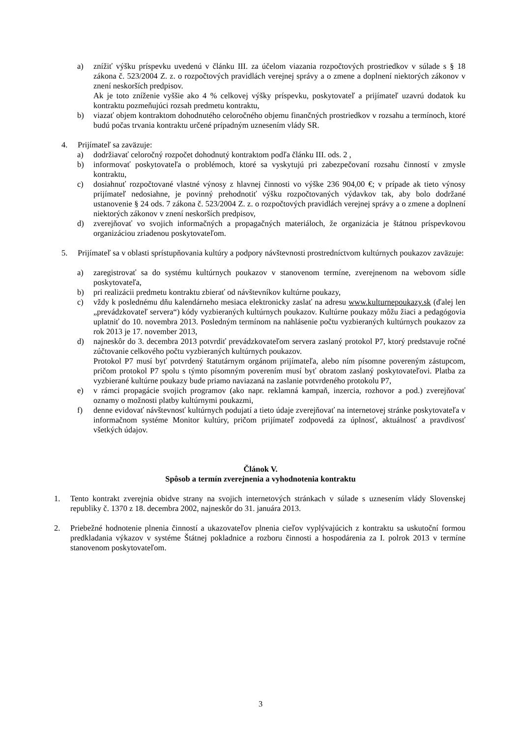a) znížiť výšku príspevku uvedenú v článku III. za účelom viazania rozpočtových prostriedkov v súlade s § 18 zákona č. 523/2004 Z. z. o rozpočtových pravidlách verejnej správy a o zmene a doplnení niektorých zákonov v znení neskorších predpisov.
Ak je toto zníženie vyššie ako 4 % celkovej výšky príspevku, poskytovateľ a prijímateľ uzavrú dodatok ku kontraktu pozmeňujúci rozsah predmetu kontraktu,
b) viazať objem kontraktom dohodnutého celoročného objemu finančných prostriedkov v rozsahu a termínoch, ktoré budú počas trvania kontraktu určené prípadným uznesením vlády SR.
4. Prijímateľ sa zaväzuje:
a) dodržiavať celoročný rozpočet dohodnutý kontraktom podľa článku III. ods. 2 ,
b) informovať poskytovateľa o problémoch, ktoré sa vyskytujú pri zabezpečovaní rozsahu činností v zmysle kontraktu,
c) dosiahnuť rozpočtované vlastné výnosy z hlavnej činnosti vo výške 236 904,00 €; v prípade ak tieto výnosy prijímateľ nedosiahne, je povinný prehodnotiť výšku rozpočtovaných výdavkov tak, aby bolo dodržané ustanovenie § 24 ods. 7 zákona č. 523/2004 Z. z. o rozpočtových pravidlách verejnej správy a o zmene a doplnení niektorých zákonov v znení neskorších predpisov,
d) zverejňovať vo svojich informačných a propagačných materiáloch, že organizácia je štátnou príspevkovou organizáciou zriadenou poskytovateľom.
5. Prijímateľ sa v oblasti sprístupňovania kultúry a podpory návštevnosti prostredníctvom kultúrnych poukazov zaväzuje:
a) zaregistrovať sa do systému kultúrnych poukazov v stanovenom termíne, zverejnenom na webovom sídle poskytovateľa,
b) pri realizácii predmetu kontraktu zbierať od návštevníkov kultúrne poukazy,
c) vždy k poslednému dňu kalendárneho mesiaca elektronicky zaslať na adresu www.kulturnepoukazy.sk (ďalej len „prevádzkovateľ servera“) kódy vyzbieraných kultúrnych poukazov. Kultúrne poukazy môžu žiaci a pedagógovia uplatniť do 10. novembra 2013. Posledným termínom na nahlásenie počtu vyzbieraných kultúrnych poukazov za rok 2013 je 17. november 2013,
d) najneskôr do 3. decembra 2013 potvrdiť prevádzkovateľom servera zaslaný protokol P7, ktorý predstavuje ročné zúčtovanie celkového počtu vyzbieraných kultúrnych poukazov.
Protokol P7 musí byť potvrdený štatutárnym orgánom prijímateľa, alebo ním písomne povereným zástupcom, pričom protokol P7 spolu s týmto písomným poverením musí byť obratom zaslaný poskytovateľovi. Platba za vyzbierané kultúrne poukazy bude priamo naviazaná na zaslanie potvrdeného protokolu P7,
e) v rámci propagácie svojich programov (ako napr. reklamná kampaň, inzercia, rozhovor a pod.) zverejňovať oznamy o možnosti platby kultúrnymi poukazmi,
f) denne evidovať návštevnosť kultúrnych podujatí a tieto údaje zverejňovať na internetovej stránke poskytovateľa v informačnom systéme Monitor kultúry, pričom prijímateľ zodpovedá za úplnosť, aktuálnosť a pravdivosť všetkých údajov.
Článok V.
Spôsob a termín zverejnenia a vyhodnotenia kontraktu
1. Tento kontrakt zverejnia obidve strany na svojich internetových stránkach v súlade s uznesením vlády Slovenskej republiky č. 1370 z 18. decembra 2002, najneskôr do 31. januára 2013.
2. Priebežné hodnotenie plnenia činností a ukazovateľov plnenia cieľov vyplývajúcich z kontraktu sa uskutoční formou predkladania výkazov v systéme Štátnej pokladnice a rozboru činnosti a hospodárenia za I. polrok 2013 v termíne stanovenom poskytovateľom.
3